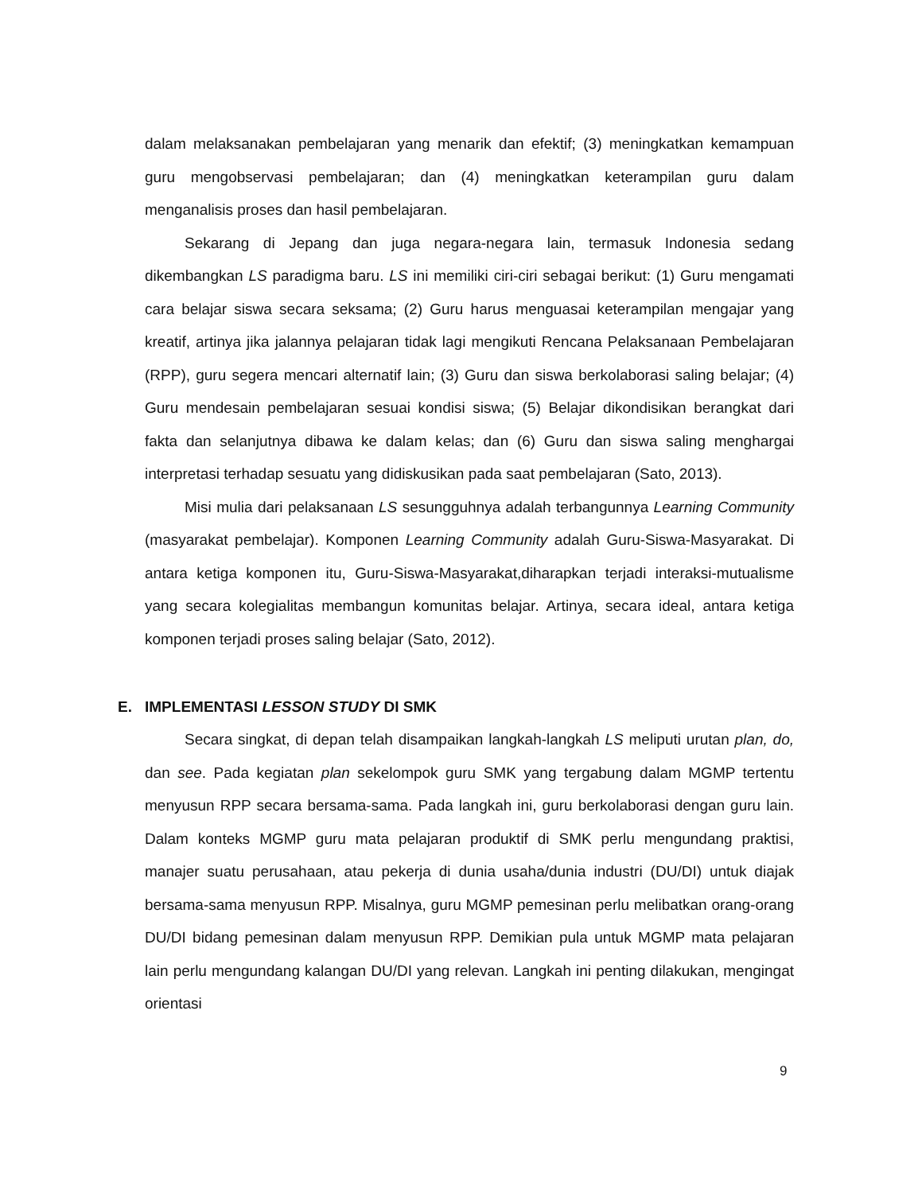dalam melaksanakan pembelajaran yang menarik dan efektif; (3) meningkatkan kemampuan guru mengobservasi pembelajaran; dan (4) meningkatkan keterampilan guru dalam menganalisis proses dan hasil pembelajaran.
Sekarang di Jepang dan juga negara-negara lain, termasuk Indonesia sedang dikembangkan LS paradigma baru. LS ini memiliki ciri-ciri sebagai berikut: (1) Guru mengamati cara belajar siswa secara seksama; (2) Guru harus menguasai keterampilan mengajar yang kreatif, artinya jika jalannya pelajaran tidak lagi mengikuti Rencana Pelaksanaan Pembelajaran (RPP), guru segera mencari alternatif lain; (3) Guru dan siswa berkolaborasi saling belajar; (4) Guru mendesain pembelajaran sesuai kondisi siswa; (5) Belajar dikondisikan berangkat dari fakta dan selanjutnya dibawa ke dalam kelas; dan (6) Guru dan siswa saling menghargai interpretasi terhadap sesuatu yang didiskusikan pada saat pembelajaran (Sato, 2013).
Misi mulia dari pelaksanaan LS sesungguhnya adalah terbangunnya Learning Community (masyarakat pembelajar). Komponen Learning Community adalah Guru-Siswa-Masyarakat. Di antara ketiga komponen itu, Guru-Siswa-Masyarakat,diharapkan terjadi interaksi-mutualisme yang secara kolegialitas membangun komunitas belajar. Artinya, secara ideal, antara ketiga komponen terjadi proses saling belajar (Sato, 2012).
E. IMPLEMENTASI LESSON STUDY DI SMK
Secara singkat, di depan telah disampaikan langkah-langkah LS meliputi urutan plan, do, dan see. Pada kegiatan plan sekelompok guru SMK yang tergabung dalam MGMP tertentu menyusun RPP secara bersama-sama. Pada langkah ini, guru berkolaborasi dengan guru lain. Dalam konteks MGMP guru mata pelajaran produktif di SMK perlu mengundang praktisi, manajer suatu perusahaan, atau pekerja di dunia usaha/dunia industri (DU/DI) untuk diajak bersama-sama menyusun RPP. Misalnya, guru MGMP pemesinan perlu melibatkan orang-orang DU/DI bidang pemesinan dalam menyusun RPP. Demikian pula untuk MGMP mata pelajaran lain perlu mengundang kalangan DU/DI yang relevan. Langkah ini penting dilakukan, mengingat orientasi
9